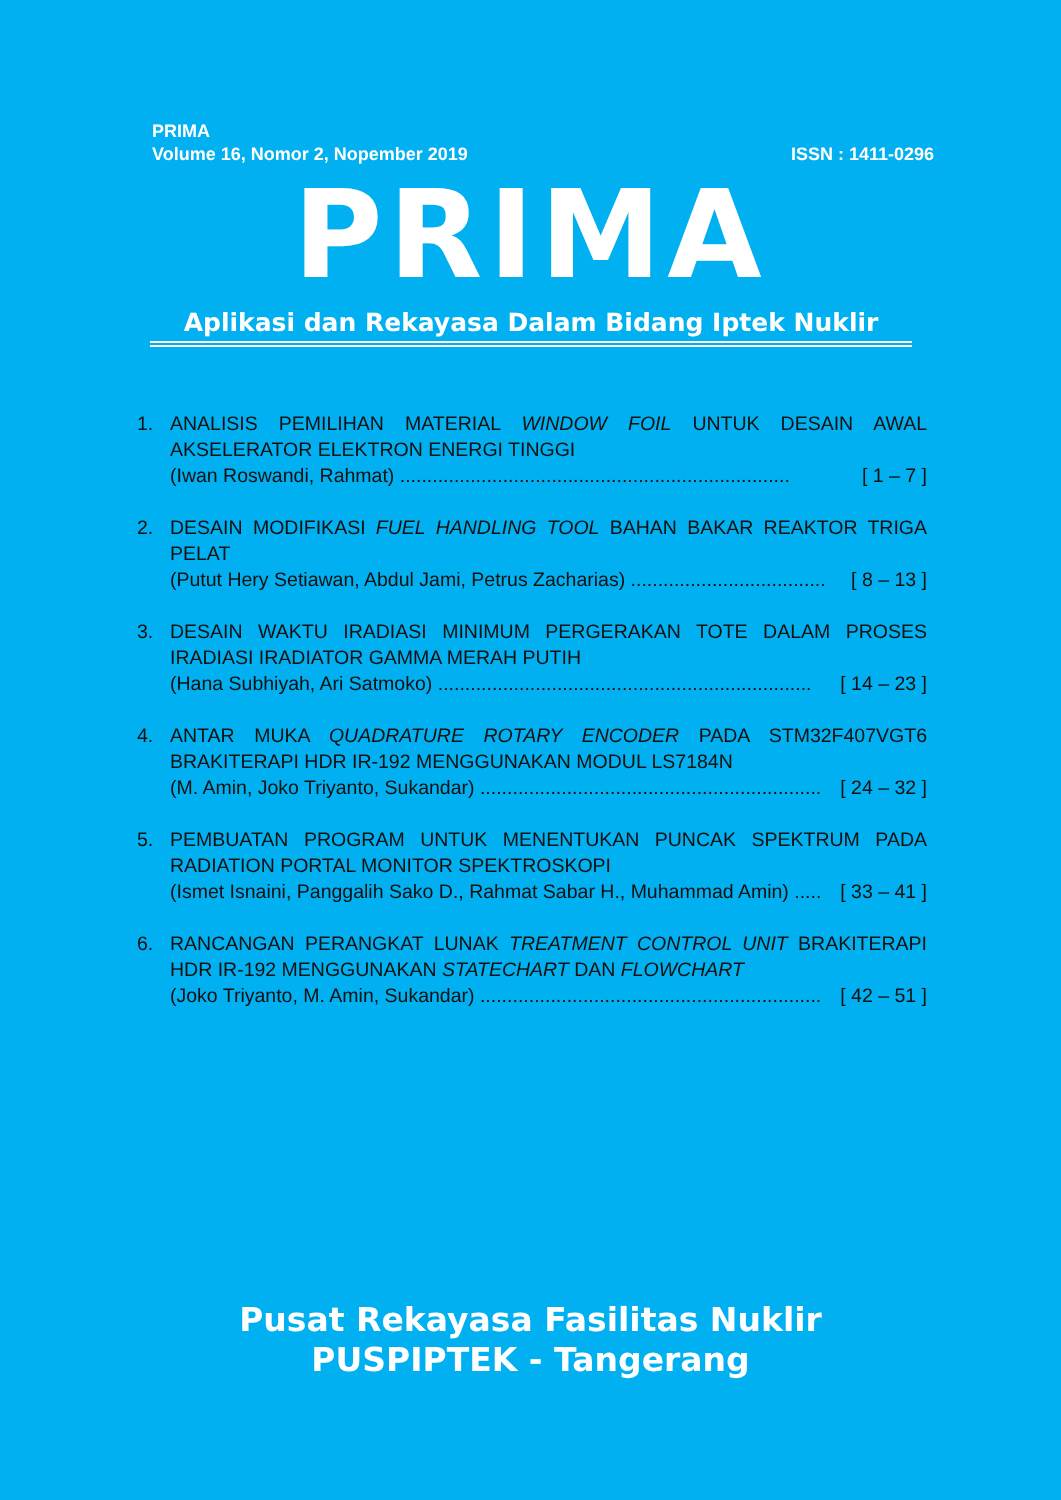PRIMA
Volume 16, Nomor 2, Nopember 2019 ISSN : 1411-0296
PRIMA
Aplikasi dan Rekayasa Dalam Bidang Iptek Nuklir
1. ANALISIS PEMILIHAN MATERIAL WINDOW FOIL UNTUK DESAIN AWAL AKSELERATOR ELEKTRON ENERGI TINGGI
(Iwan Roswandi, Rahmat) ........................................................................ [ 1 – 7 ]
2. DESAIN MODIFIKASI FUEL HANDLING TOOL BAHAN BAKAR REAKTOR TRIGA PELAT
(Putut Hery Setiawan, Abdul Jami, Petrus Zacharias) .................................... [ 8 – 13 ]
3. DESAIN WAKTU IRADIASI MINIMUM PERGERAKAN TOTE DALAM PROSES IRADIASI IRADIATOR GAMMA MERAH PUTIH
(Hana Subhiyah, Ari Satmoko) ..................................................................... [ 14 – 23 ]
4. ANTAR MUKA QUADRATURE ROTARY ENCODER PADA STM32F407VGT6 BRAKITERAPI HDR IR-192 MENGGUNAKAN MODUL LS7184N
(M. Amin, Joko Triyanto, Sukandar) ............................................................... [ 24 – 32 ]
5. PEMBUATAN PROGRAM UNTUK MENENTUKAN PUNCAK SPEKTRUM PADA RADIATION PORTAL MONITOR SPEKTROSKOPI
(Ismet Isnaini, Panggalih Sako D., Rahmat Sabar H., Muhammad Amin) ..... [ 33 – 41 ]
6. RANCANGAN PERANGKAT LUNAK TREATMENT CONTROL UNIT BRAKITERAPI HDR IR-192 MENGGUNAKAN STATECHART DAN FLOWCHART
(Joko Triyanto, M. Amin, Sukandar) ............................................................... [ 42 – 51 ]
Pusat Rekayasa Fasilitas Nuklir
PUSPIPTEK - Tangerang